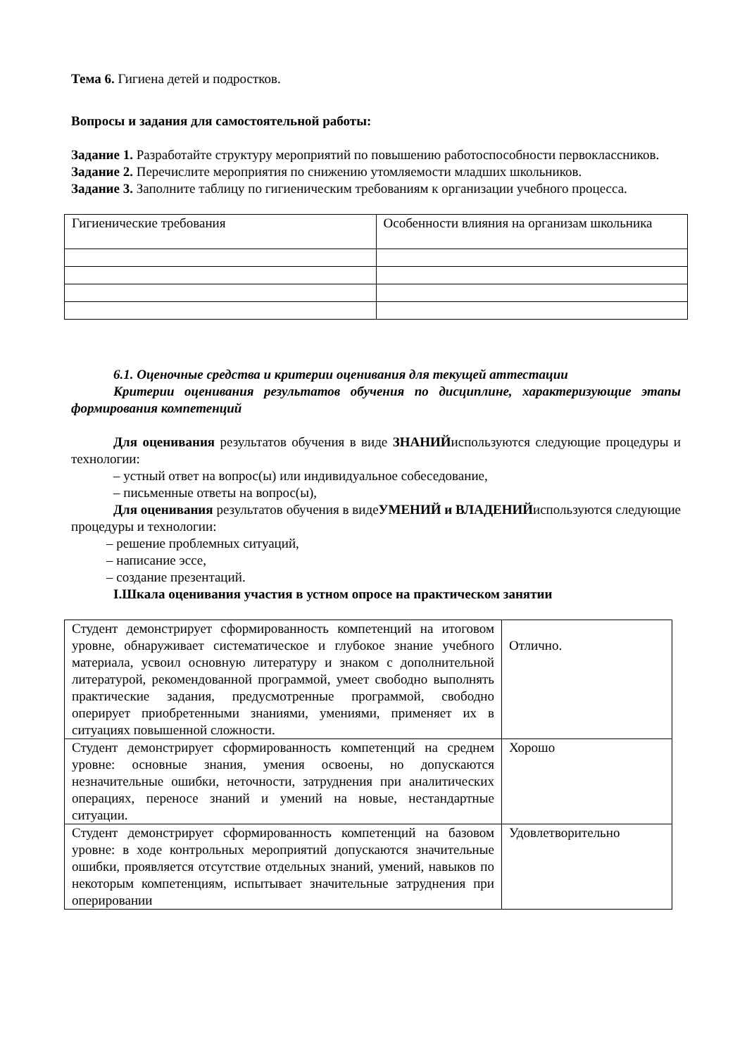Тема 6. Гигиена детей и подростков.
Вопросы и задания для самостоятельной работы:
Задание 1. Разработайте структуру мероприятий по повышению работоспособности первоклассников.
Задание 2. Перечислите мероприятия по снижению утомляемости младших школьников.
Задание 3. Заполните таблицу по гигиеническим требованиям к организации учебного процесса.
| Гигиенические требования | Особенности влияния на организам школьника |
6.1. Оценочные средства и критерии оценивания для текущей аттестации
Критерии оценивания результатов обучения по дисциплине, характеризующие этапы формирования компетенций
Для оценивания результатов обучения в виде ЗНАНИЙиспользуются следующие процедуры и технологии:
– устный ответ на вопрос(ы) или индивидуальное собеседование,
– письменные ответы на вопрос(ы),
Для оценивания результатов обучения в видеУМЕНИЙ и ВЛАДЕНИЙиспользуются следующие процедуры и технологии:
– решение проблемных ситуаций,
– написание эссе,
– создание презентаций.
I.Шкала оценивания участия в устном опросе на практическом занятии
| Студент демонстрирует сформированность компетенций на итоговом уровне, обнаруживает систематическое и глубокое знание учебного материала, усвоил основную литературу и знаком с дополнительной литературой, рекомендованной программой, умеет свободно выполнять практические задания, предусмотренные программой, свободно оперирует приобретенными знаниями, умениями, применяет их в ситуациях повышенной сложности. | Отлично. |
| Студент демонстрирует сформированность компетенций на среднем уровне: основные знания, умения освоены, но допускаются незначительные ошибки, неточности, затруднения при аналитических операциях, переносе знаний и умений на новые, нестандартные ситуации. | Хорошо |
| Студент демонстрирует сформированность компетенций на базовом уровне: в ходе контрольных мероприятий допускаются значительные ошибки, проявляется отсутствие отдельных знаний, умений, навыков по некоторым компетенциям, испытывает значительные затруднения при оперировании | Удовлетворительно |